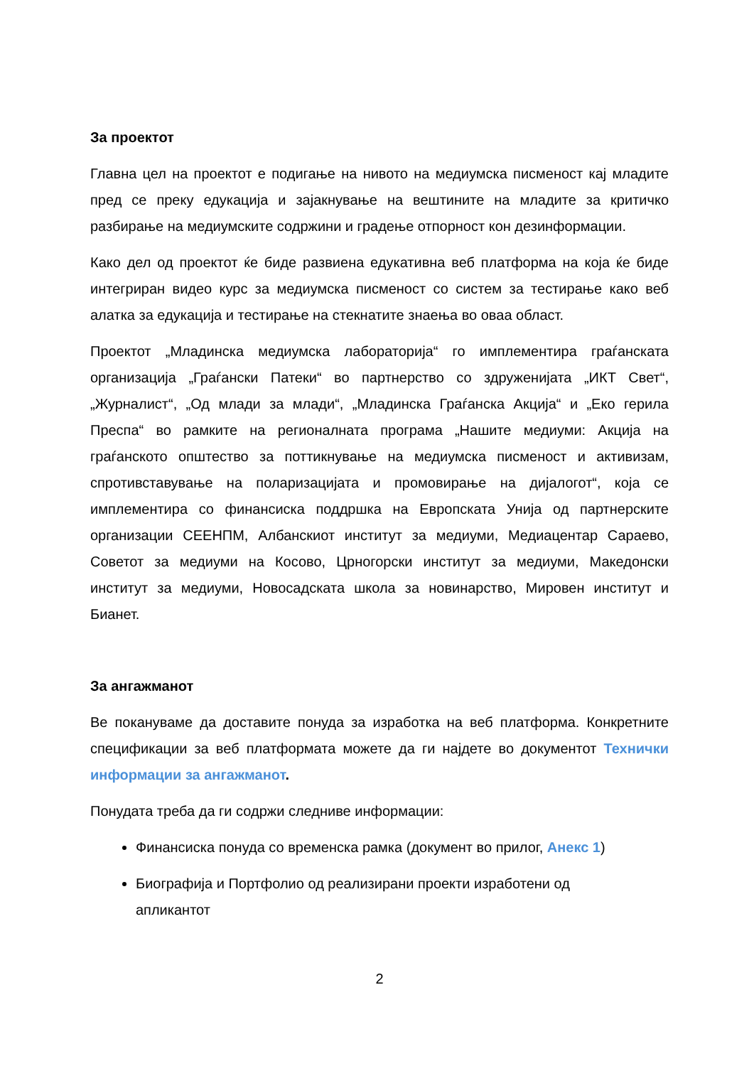За проектот
Главна цел на проектот е подигање на нивото на медиумска писменост кај младите пред се преку едукација и зајакнување на вештините на младите за критичко разбирање на медиумските содржини и градење отпорност кон дезинформации.
Како дел од проектот ќе биде развиена едукативна веб платформа на која ќе биде интегриран видео курс за медиумска писменост со систем за тестирање како веб алатка за едукација и тестирање на стекнатите знаења во оваа област.
Проектот „Младинска медиумска лабораторија“ го имплементира граѓанската организација „Граѓански Патеки“ во партнерство со здруженијата „ИКТ Свет“, „Журналист“, „Од млади за млади“, „Младинска Граѓанска Акција“ и „Еко герила Преспа“ во рамките на регионалната програма „Нашите медиуми: Акција на граѓанското општество за поттикнување на медиумска писменост и активизам, спротивставување на поларизацијата и промовирање на дијалогот“, која се имплементира со финансиска поддршка на Европската Унија од партнерските организации СЕЕНПМ, Албанскиот институт за медиуми, Медиацентар Сараево, Советот за медиуми на Косово, Црногорски институт за медиуми, Македонски институт за медиуми, Новосадската школа за новинарство, Мировен институт и Бианет.
За ангажманот
Ве покануваме да доставите понуда за изработка на веб платформа. Конкретните спецификации за веб платформата можете да ги најдете во документот Технички информации за ангажманот.
Понудата треба да ги содржи следниве информации:
Финансиска понуда со временска рамка (документ во прилог, Анекс 1)
Биографија и Портфолио од реализирани проекти изработени од
апликантот
2